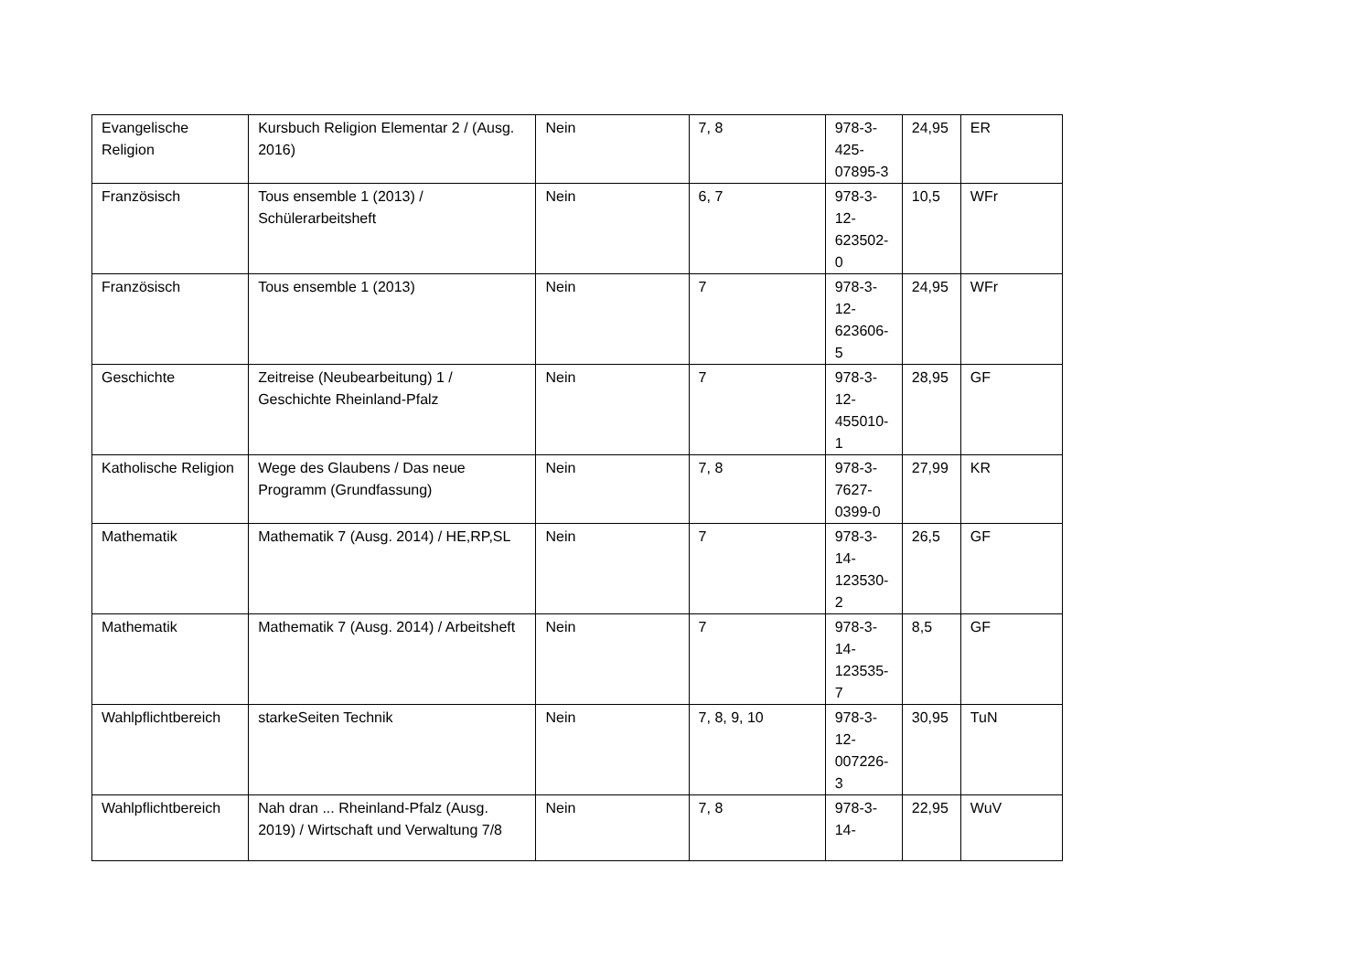| Evangelische Religion | Kursbuch Religion Elementar 2 / (Ausg. 2016) | Nein | 7, 8 | 978-3-425-07895-3 | 24,95 | ER |
| Französisch | Tous ensemble 1 (2013) / Schülerarbeitsheft | Nein | 6, 7 | 978-3-12-623502-0 | 10,5 | WFr |
| Französisch | Tous ensemble 1 (2013) | Nein | 7 | 978-3-12-623606-5 | 24,95 | WFr |
| Geschichte | Zeitreise (Neubearbeitung) 1 / Geschichte Rheinland-Pfalz | Nein | 7 | 978-3-12-455010-1 | 28,95 | GF |
| Katholische Religion | Wege des Glaubens / Das neue Programm (Grundfassung) | Nein | 7, 8 | 978-3-7627-0399-0 | 27,99 | KR |
| Mathematik | Mathematik 7 (Ausg. 2014) / HE,RP,SL | Nein | 7 | 978-3-14-123530-2 | 26,5 | GF |
| Mathematik | Mathematik 7 (Ausg. 2014) / Arbeitsheft | Nein | 7 | 978-3-14-123535-7 | 8,5 | GF |
| Wahlpflichtbereich | starkeSeiten Technik | Nein | 7, 8, 9, 10 | 978-3-12-007226-3 | 30,95 | TuN |
| Wahlpflichtbereich | Nah dran ... Rheinland-Pfalz (Ausg. 2019) / Wirtschaft und Verwaltung 7/8 | Nein | 7, 8 | 978-3-14- | 22,95 | WuV |